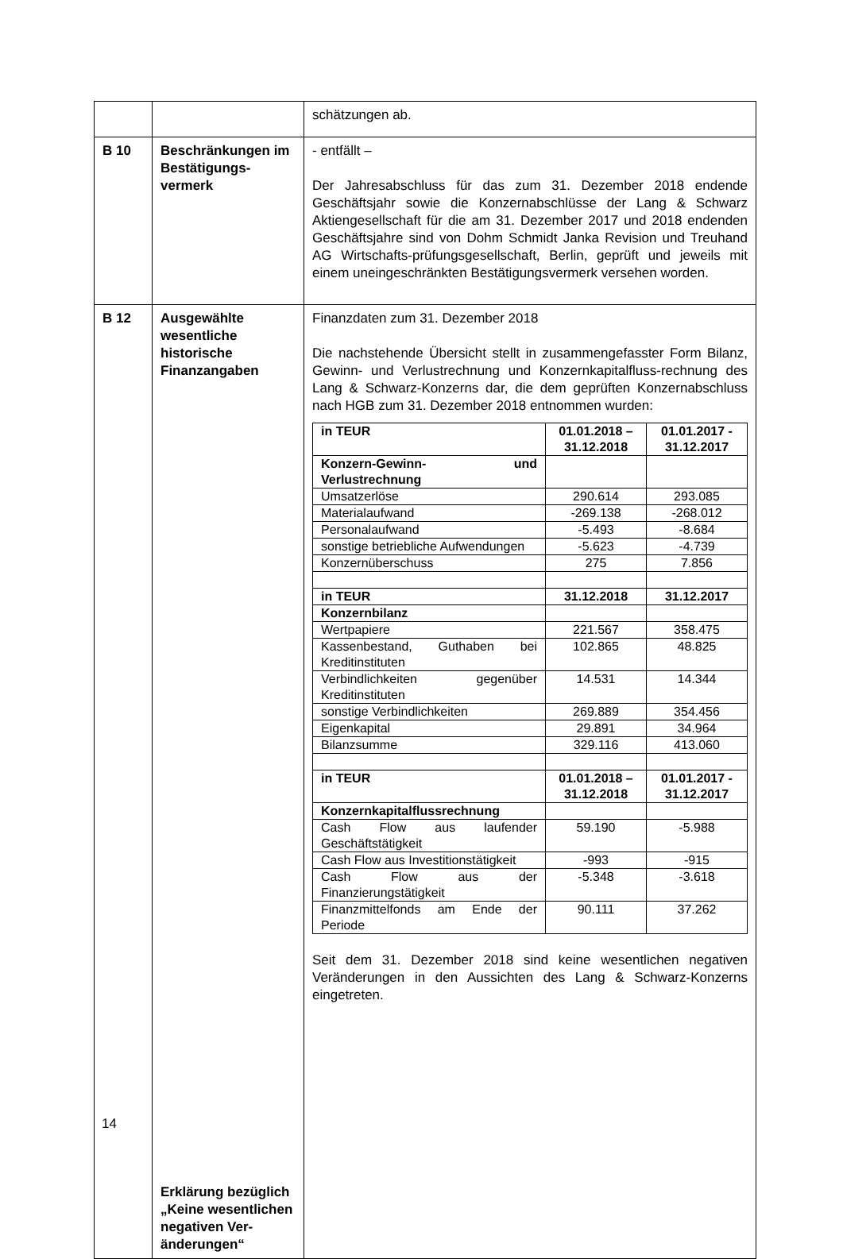| | | schätzungen ab. |
| B 10 | Beschränkungen im Bestätigungs-vermerk | - entfällt – Der Jahresabschluss für das zum 31. Dezember 2018 endende Geschäftsjahr sowie die Konzernabschlüsse der Lang & Schwarz Aktiengesellschaft für die am 31. Dezember 2017 und 2018 endenden Geschäftsjahre sind von Dohm Schmidt Janka Revision und Treuhand AG Wirtschafts-prüfungsgesellschaft, Berlin, geprüft und jeweils mit einem uneingeschränkten Bestätigungsvermerk versehen worden. |
| B 12 | Ausgewählte wesentliche historische Finanzangaben Erklärung bezüglich „Keine wesentlichen negativen Ver-änderungen“ | Finanzdaten zum 31. Dezember 2018 Die nachstehende Übersicht stellt in zusammengefasster Form Bilanz, Gewinn- und Verlustrechnung und Konzernkapitalfluss-rechnung des Lang & Schwarz-Konzerns dar, die dem geprüften Konzernabschluss nach HGB zum 31. Dezember 2018 entnommen wurden: / in TEUR / 01.01.2018 – 31.12.2018 / 01.01.2017 - 31.12.2017 / / Konzern-Gewinn- und Verlustrechnung / / / / Umsatzerlöse / 290.614 / 293.085 / / Materialaufwand / -269.138 / -268.012 / / Personalaufwand / -5.493 / -8.684 / / sonstige betriebliche Aufwendungen / -5.623 / -4.739 / / Konzernüberschuss / 275 / 7.856 / / in TEUR / 31.12.2018 / 31.12.2017 / / Konzernbilanz / / / / Wertpapiere / 221.567 / 358.475 / / Kassenbestand, Guthaben bei Kreditinstituten / 102.865 / 48.825 / / Verbindlichkeiten gegenüber Kreditinstituten / 14.531 / 14.344 / / sonstige Verbindlichkeiten / 269.889 / 354.456 / / Eigenkapital / 29.891 / 34.964 / / Bilanzsumme / 329.116 / 413.060 / / in TEUR / 01.01.2018 – 31.12.2018 / 01.01.2017 - 31.12.2017 / / Konzernkapitalflussrechnung / / / / Cash Flow aus laufender Geschäftstätigkeit / 59.190 / -5.988 / / Cash Flow aus Investitionstätigkeit / -993 / -915 / / Cash Flow aus der Finanzierungstätigkeit / -5.348 / -3.618 / / Finanzmittelfonds am Ende der Periode / 90.111 / 37.262 / Seit dem 31. Dezember 2018 sind keine wesentlichen negativen Veränderungen in den Aussichten des Lang & Schwarz-Konzerns eingetreten. |
14